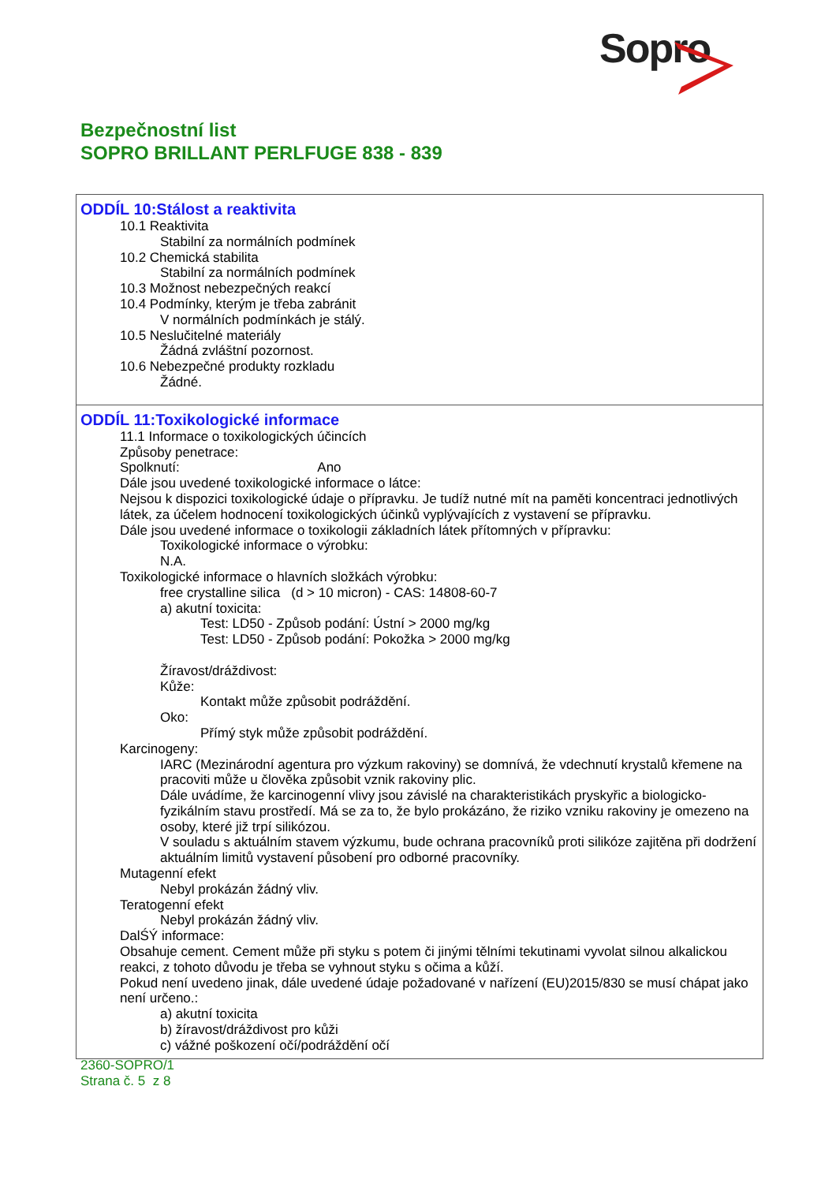Sopro
Bezpečnostní list
SOPRO BRILLANT PERLFUGE 838 - 839
ODDÍL 10:Stálost a reaktivita
10.1 Reaktivita
Stabilní za normálních podmínek
10.2 Chemická stabilita
Stabilní za normálních podmínek
10.3 Možnost nebezpečných reakcí
10.4 Podmínky, kterým je třeba zabránit
V normálních podmínkách je stálý.
10.5 Neslučitelné materiály
Žádná zvláštní pozornost.
10.6 Nebezpečné produkty rozkladu
Žádné.
ODDÍL 11:Toxikologické informace
11.1 Informace o toxikologických účincích
Způsoby penetrace:
Spolknutí: Ano
Dále jsou uvedené toxikologické informace o látce:
Nejsou k dispozici toxikologické údaje o přípravku. Je tudíž nutné mít na paměti koncentraci jednotlivých látek, za účelem hodnocení toxikologických účinků vyplývajících z vystavení se přípravku.
Dále jsou uvedené informace o toxikologii základních látek přítomných v přípravku:
Toxikologické informace o výrobku:
N.A.
Toxikologické informace o hlavních složkách výrobku:
free crystalline silica (d > 10 micron) - CAS: 14808-60-7
a) akutní toxicita:
Test: LD50 - Způsob podání: Ústní > 2000 mg/kg
Test: LD50 - Způsob podání: Pokožka > 2000 mg/kg
Žíravost/dráždivost:
Kůže:
Kontakt může způsobit podráždění.
Oko:
Přímý styk může způsobit podráždění.
Karcinogeny:
IARC (Mezinárodní agentura pro výzkum rakoviny) se domnívá, že vdechnutí krystalů křemene na pracoviti může u člověka způsobit vznik rakoviny plic.
Dále uvádíme, že karcinogenní vlivy jsou závislé na charakteristikách pryskyřic a biologicko-fyzikálním stavu prostředí. Má se za to, že bylo prokázáno, že riziko vzniku rakoviny je omezeno na osoby, které již trpí silikózou.
V souladu s aktuálním stavem výzkumu, bude ochrana pracovníků proti silikóze zajitěna při dodržení aktuálním limitů vystavení působení pro odborné pracovníky.
Mutagenní efekt
Nebyl prokázán žádný vliv.
Teratogenní efekt
Nebyl prokázán žádný vliv.
DalŚÝ informace:
Obsahuje cement. Cement může při styku s potem či jinými tělními tekutinami vyvolat silnou alkalickou reakci, z tohoto důvodu je třeba se vyhnout styku s očima a kůží.
Pokud není uvedeno jinak, dále uvedené údaje požadované v nařízení (EU)2015/830 se musí chápat jako není určeno.:
a) akutní toxicita
b) žíravost/dráždivost pro kůži
c) vážné poškození očí/podráždění očí
2360-SOPRO/1
Strana č. 5 z 8